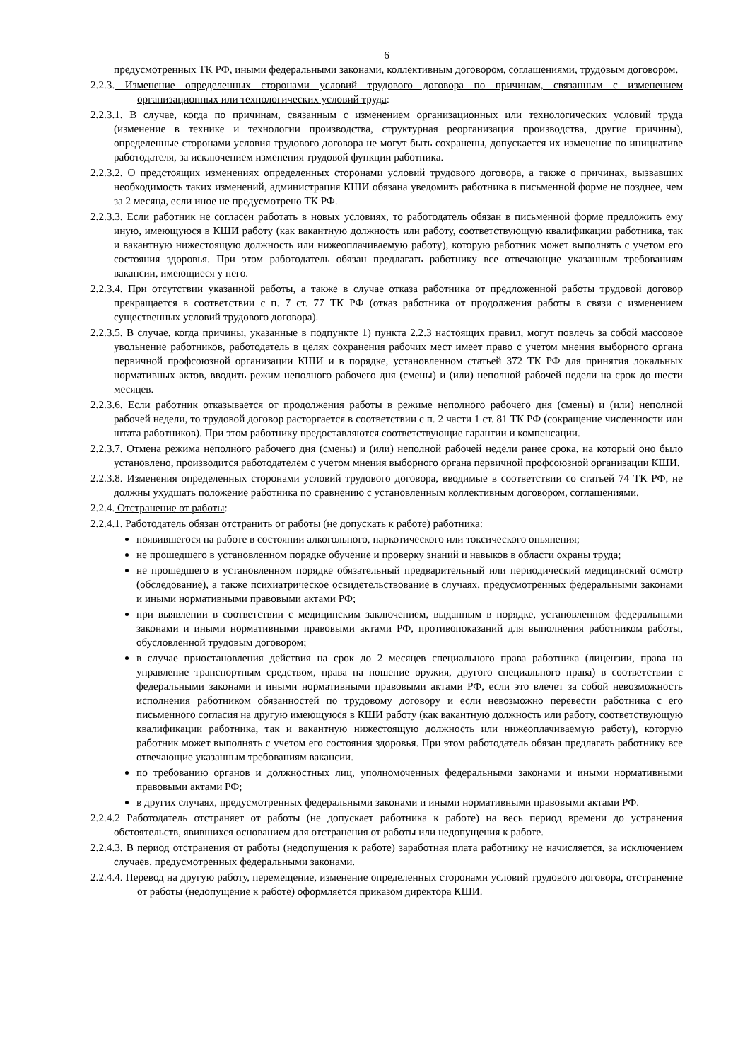6
предусмотренных ТК РФ, иными федеральными законами, коллективным договором, соглашениями, трудовым договором.
2.2.3. Изменение определенных сторонами условий трудового договора по причинам, связанным с изменением организационных или технологических условий труда:
2.2.3.1. В случае, когда по причинам, связанным с изменением организационных или технологических условий труда (изменение в технике и технологии производства, структурная реорганизация производства, другие причины), определенные сторонами условия трудового договора не могут быть сохранены, допускается их изменение по инициативе работодателя, за исключением изменения трудовой функции работника.
2.2.3.2. О предстоящих изменениях определенных сторонами условий трудового договора, а также о причинах, вызвавших необходимость таких изменений, администрация КШИ обязана уведомить работника в письменной форме не позднее, чем за 2 месяца, если иное не предусмотрено ТК РФ.
2.2.3.3. Если работник не согласен работать в новых условиях, то работодатель обязан в письменной форме предложить ему иную, имеющуюся в КШИ работу (как вакантную должность или работу, соответствующую квалификации работника, так и вакантную нижестоящую должность или нижеоплачиваемую работу), которую работник может выполнять с учетом его состояния здоровья. При этом работодатель обязан предлагать работнику все отвечающие указанным требованиям вакансии, имеющиеся у него.
2.2.3.4. При отсутствии указанной работы, а также в случае отказа работника от предложенной работы трудовой договор прекращается в соответствии с п. 7 ст. 77 ТК РФ (отказ работника от продолжения работы в связи с изменением существенных условий трудового договора).
2.2.3.5. В случае, когда причины, указанные в подпункте 1) пункта 2.2.3 настоящих правил, могут повлечь за собой массовое увольнение работников, работодатель в целях сохранения рабочих мест имеет право с учетом мнения выборного органа первичной профсоюзной организации КШИ и в порядке, установленном статьей 372 ТК РФ для принятия локальных нормативных актов, вводить режим неполного рабочего дня (смены) и (или) неполной рабочей недели на срок до шести месяцев.
2.2.3.6. Если работник отказывается от продолжения работы в режиме неполного рабочего дня (смены) и (или) неполной рабочей недели, то трудовой договор расторгается в соответствии с п. 2 части 1 ст. 81 ТК РФ (сокращение численности или штата работников). При этом работнику предоставляются соответствующие гарантии и компенсации.
2.2.3.7. Отмена режима неполного рабочего дня (смены) и (или) неполной рабочей недели ранее срока, на который оно было установлено, производится работодателем с учетом мнения выборного органа первичной профсоюзной организации КШИ.
2.2.3.8. Изменения определенных сторонами условий трудового договора, вводимые в соответствии со статьей 74 ТК РФ, не должны ухудшать положение работника по сравнению с установленным коллективным договором, соглашениями.
2.2.4. Отстранение от работы:
2.2.4.1. Работодатель обязан отстранить от работы (не допускать к работе) работника:
появившегося на работе в состоянии алкогольного, наркотического или токсического опьянения;
не прошедшего в установленном порядке обучение и проверку знаний и навыков в области охраны труда;
не прошедшего в установленном порядке обязательный предварительный или периодический медицинский осмотр (обследование), а также психиатрическое освидетельствование в случаях, предусмотренных федеральными законами и иными нормативными правовыми актами РФ;
при выявлении в соответствии с медицинским заключением, выданным в порядке, установленном федеральными законами и иными нормативными правовыми актами РФ, противопоказаний для выполнения работником работы, обусловленной трудовым договором;
в случае приостановления действия на срок до 2 месяцев специального права работника (лицензии, права на управление транспортным средством, права на ношение оружия, другого специального права) в соответствии с федеральными законами и иными нормативными правовыми актами РФ, если это влечет за собой невозможность исполнения работником обязанностей по трудовому договору и если невозможно перевести работника с его письменного согласия на другую имеющуюся в КШИ работу (как вакантную должность или работу, соответствующую квалификации работника, так и вакантную нижестоящую должность или нижеоплачиваемую работу), которую работник может выполнять с учетом его состояния здоровья. При этом работодатель обязан предлагать работнику все отвечающие указанным требованиям вакансии.
по требованию органов и должностных лиц, уполномоченных федеральными законами и иными нормативными правовыми актами РФ;
в других случаях, предусмотренных федеральными законами и иными нормативными правовыми актами РФ.
2.2.4.2 Работодатель отстраняет от работы (не допускает работника к работе) на весь период времени до устранения обстоятельств, явившихся основанием для отстранения от работы или недопущения к работе.
2.2.4.3. В период отстранения от работы (недопущения к работе) заработная плата работнику не начисляется, за исключением случаев, предусмотренных федеральными законами.
2.2.4.4. Перевод на другую работу, перемещение, изменение определенных сторонами условий трудового договора, отстранение от работы (недопущение к работе) оформляется приказом директора КШИ.